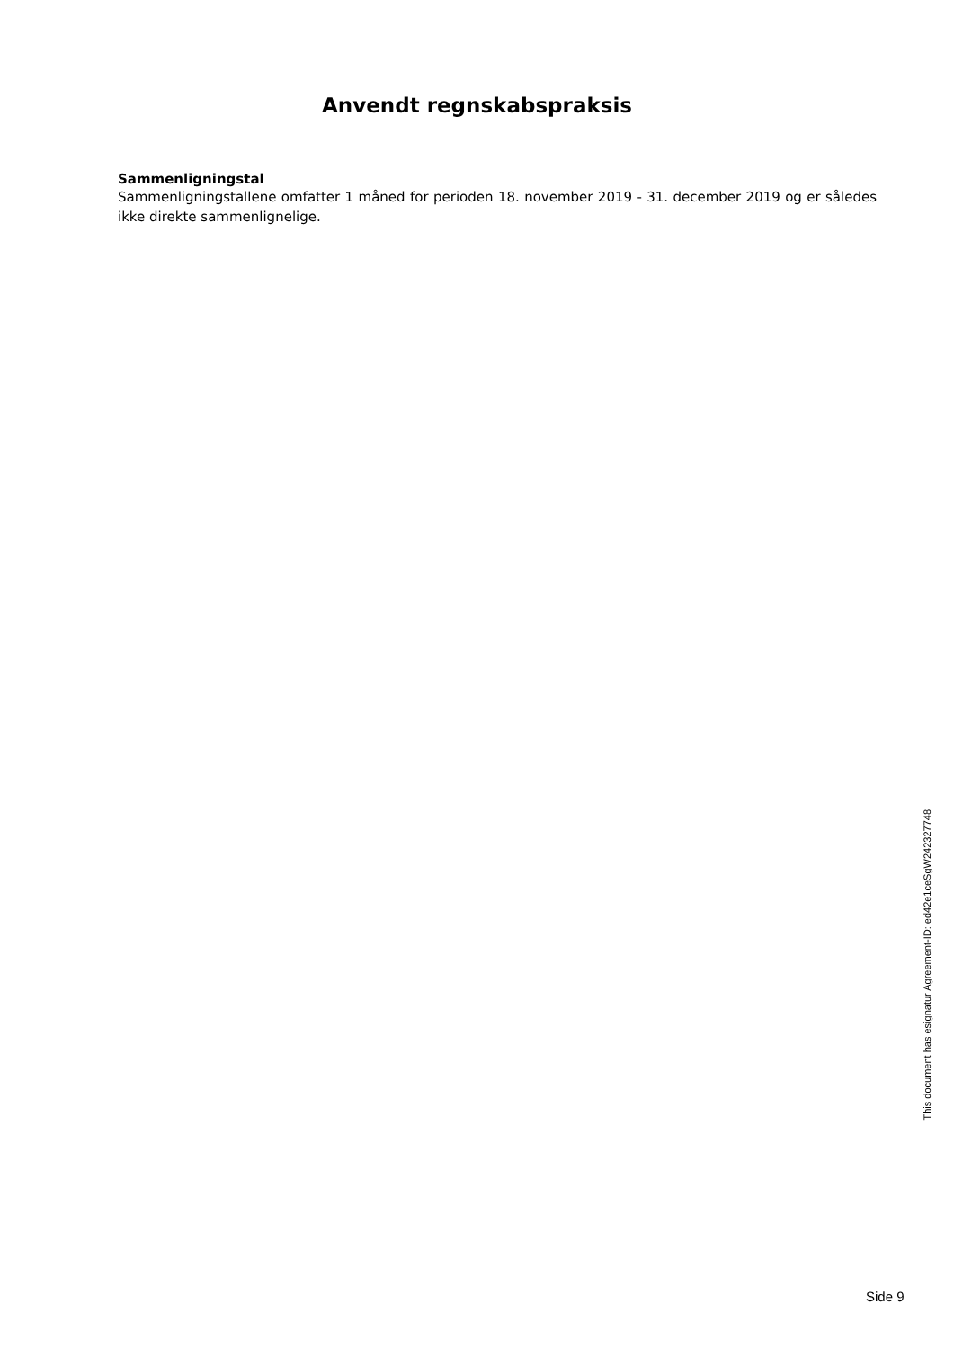Anvendt regnskabspraksis
Sammenligningstal
Sammenligningstallene omfatter 1 måned for perioden 18. november 2019 - 31. december 2019 og er således ikke direkte sammenlignelige.
This document has esignatur Agreement-ID: ed42e1ceSgW242327748
Side 9